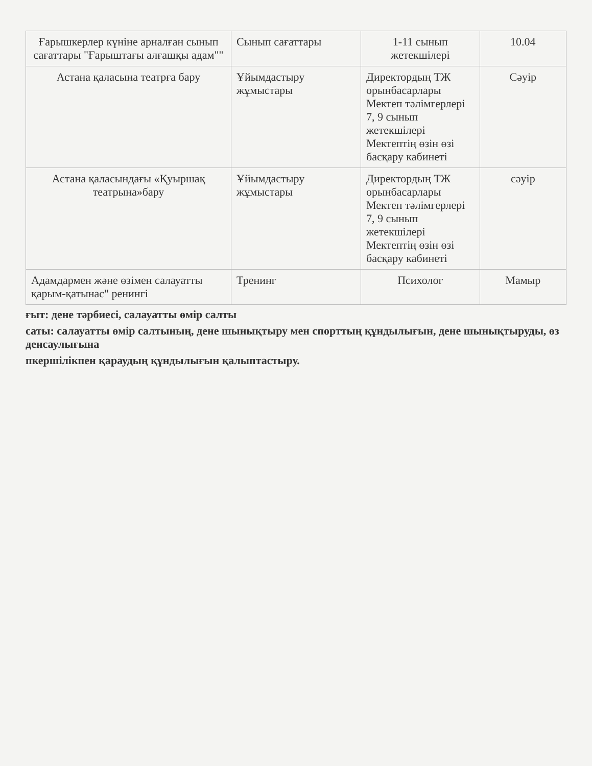| Ғарышкерлер күніне арналған сынып сағаттары "Ғарыштағы алғашқы адам"" | Сынып сағаттары | 1-11 сынып жетекшілері | 10.04 |
| Астана қаласына театрға бару | Ұйымдастыру жұмыстары | Директордың ТЖ орынбасарлары Мектеп тәлімгерлері 7, 9 сынып жетекшілері Мектептің өзін өзі басқару кабинеті | Сәуір |
| Астана қаласындағы «Қуыршақ театрына»бару | Ұйымдастыру жұмыстары | Директордың ТЖ орынбасарлары Мектеп тәлімгерлері 7, 9 сынып жетекшілері Мектептің өзін өзі басқару кабинеті | сәуір |
| Адамдармен және өзімен салауатты қарым-қатынас" ренингі | Тренинг | Психолог | Мамыр |
ғыт: дене тәрбиесі, салауатты өмір салты
саты: салауатты өмір салтының, дене шынықтыру мен спорттың құндылығын, дене шынықтыруды, өз денсаулығына
пкершілікпен қараудың құндылығын қалыптастыру.